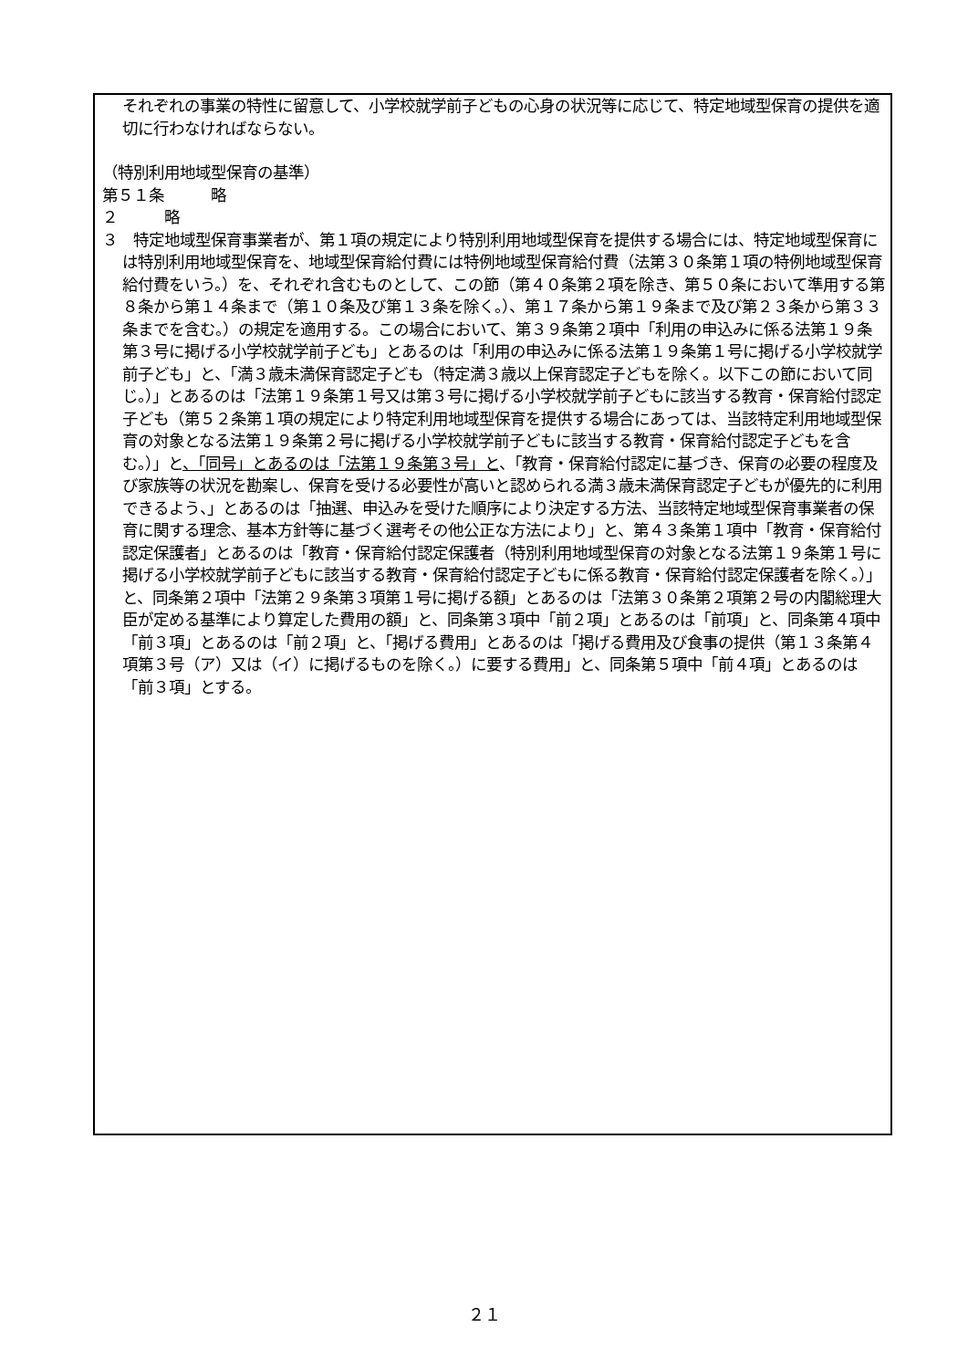それぞれの事業の特性に留意して、小学校就学前子どもの心身の状況等に応じて、特定地域型保育の提供を適切に行わなければならない。
（特別利用地域型保育の基準）
第５１条　　　略
２　　　略
３　特定地域型保育事業者が、第１項の規定により特別利用地域型保育を提供する場合には、特定地域型保育には特別利用地域型保育を、地域型保育給付費には特例地域型保育給付費（法第３０条第１項の特例地域型保育給付費をいう。）を、それぞれ含むものとして、この節（第４０条第２項を除き、第５０条において準用する第８条から第１４条まで（第１０条及び第１３条を除く。）、第１７条から第１９条まで及び第２３条から第３３条までを含む。）の規定を適用する。この場合において、第３９条第２項中「利用の申込みに係る法第１９条第３号に掲げる小学校就学前子ども」とあるのは「利用の申込みに係る法第１９条第１号に掲げる小学校就学前子ども」と、「満３歳未満保育認定子ども（特定満３歳以上保育認定子どもを除く。以下この節において同じ。）」とあるのは「法第１９条第１号又は第３号に掲げる小学校就学前子どもに該当する教育・保育給付認定子ども（第５２条第１項の規定により特定利用地域型保育を提供する場合にあっては、当該特定利用地域型保育の対象となる法第１９条第２号に掲げる小学校就学前子どもに該当する教育・保育給付認定子どもを含む。）」と、「同号」とあるのは「法第１９条第３号」と、「教育・保育給付認定に基づき、保育の必要の程度及び家族等の状況を勘案し、保育を受ける必要性が高いと認められる満３歳未満保育認定子どもが優先的に利用できるよう、」とあるのは「抽選、申込みを受けた順序により決定する方法、当該特定地域型保育事業者の保育に関する理念、基本方針等に基づく選考その他公正な方法により」と、第４３条第１項中「教育・保育給付認定保護者」とあるのは「教育・保育給付認定保護者（特別利用地域型保育の対象となる法第１９条第１号に掲げる小学校就学前子どもに該当する教育・保育給付認定子どもに係る教育・保育給付認定保護者を除く。）」と、同条第２項中「法第２９条第３項第１号に掲げる額」とあるのは「法第３０条第２項第２号の内閣総理大臣が定める基準により算定した費用の額」と、同条第３項中「前２項」とあるのは「前項」と、同条第４項中「前３項」とあるのは「前２項」と、「掲げる費用」とあるのは「掲げる費用及び食事の提供（第１３条第４項第３号（ア）又は（イ）に掲げるものを除く。）に要する費用」と、同条第５項中「前４項」とあるのは「前３項」とする。
２１